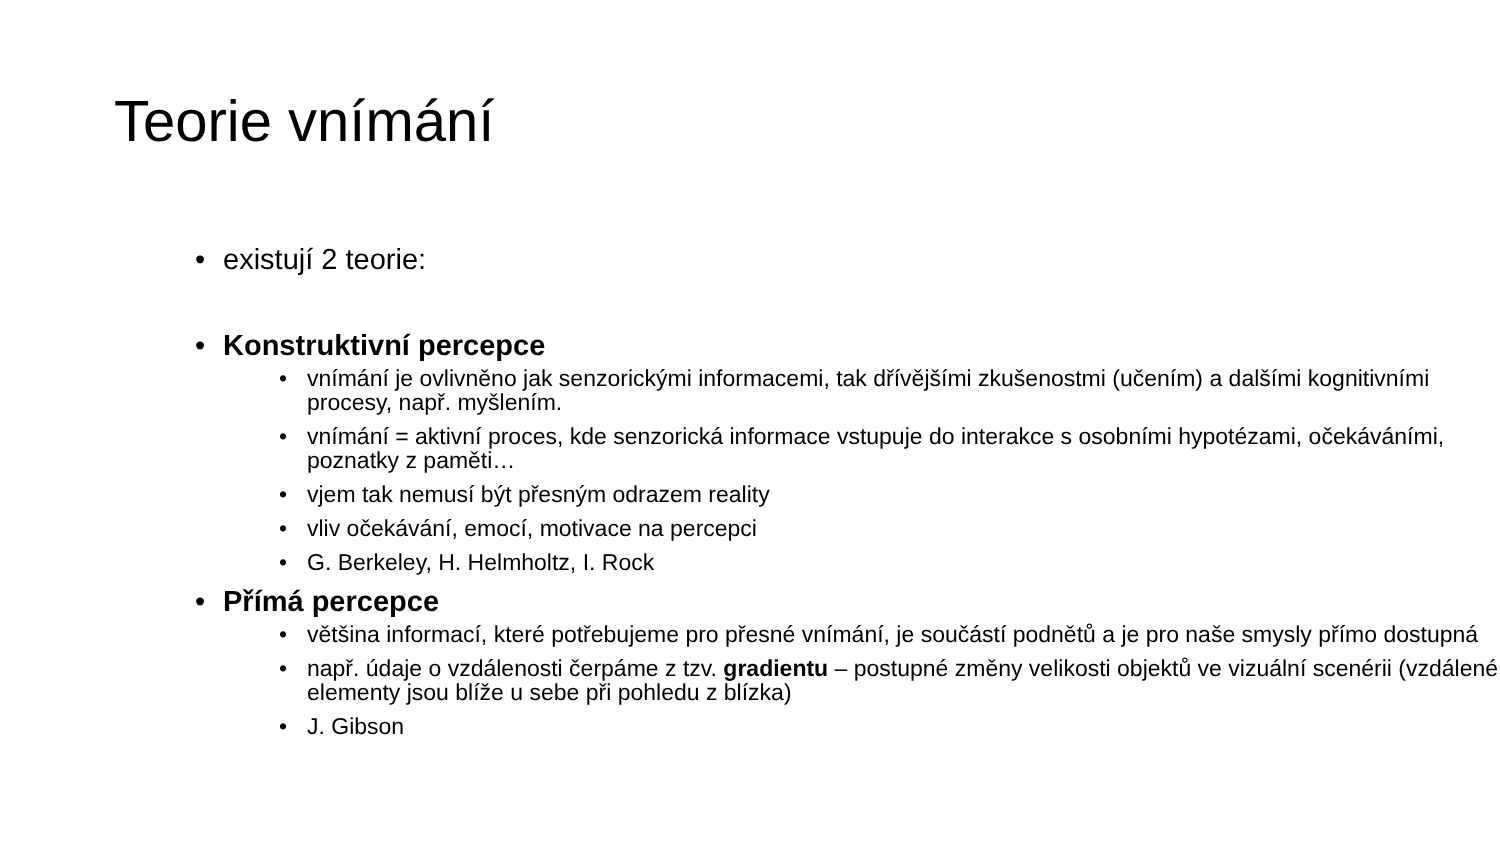Teorie vnímání
• existují 2 teorie:
• Konstruktivní percepce
• vnímání je ovlivněno jak senzorickými informacemi, tak dřívějšími zkušenostmi (učením) a dalšími kognitivními procesy, např. myšlením.
• vnímání = aktivní proces, kde senzorická informace vstupuje do interakce s osobními hypotézami, očekáváními, poznatky z paměti…
• vjem tak nemusí být přesným odrazem reality
• vliv očekávání, emocí, motivace na percepci
• G. Berkeley, H. Helmholtz, I. Rock
• Přímá percepce
• většina informací, které potřebujeme pro přesné vnímání, je součástí podnětů a je pro naše smysly přímo dostupná
• např. údaje o vzdálenosti čerpáme z tzv. gradientu – postupné změny velikosti objektů ve vizuální scenérii (vzdálené elementy jsou blíže u sebe při pohledu z blízka)
• J. Gibson